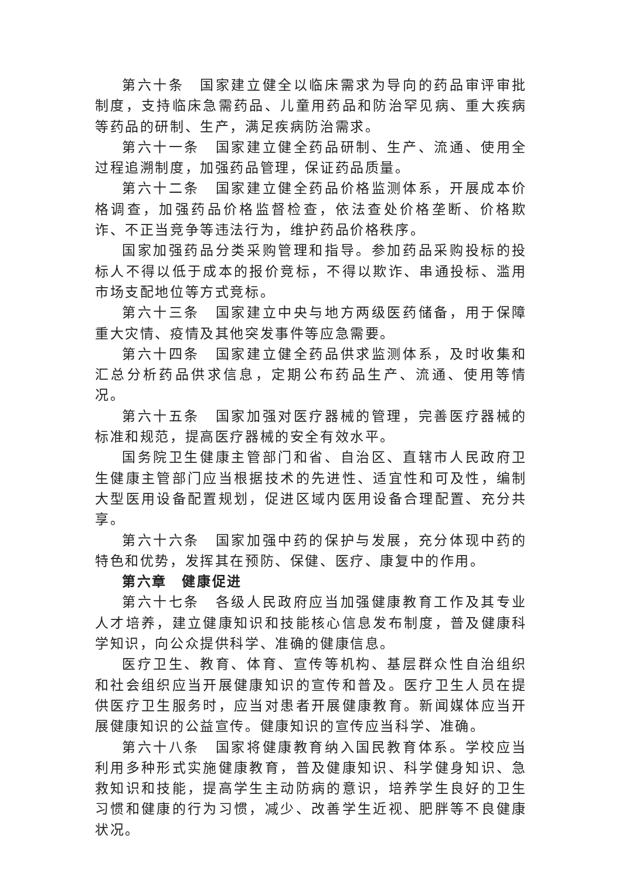第六十条　国家建立健全以临床需求为导向的药品审评审批制度，支持临床急需药品、儿童用药品和防治罕见病、重大疾病等药品的研制、生产，满足疾病防治需求。
第六十一条　国家建立健全药品研制、生产、流通、使用全过程追溯制度，加强药品管理，保证药品质量。
第六十二条　国家建立健全药品价格监测体系，开展成本价格调查，加强药品价格监督检查，依法查处价格垄断、价格欺诈、不正当竞争等违法行为，维护药品价格秩序。
国家加强药品分类采购管理和指导。参加药品采购投标的投标人不得以低于成本的报价竞标，不得以欺诈、串通投标、滥用市场支配地位等方式竞标。
第六十三条　国家建立中央与地方两级医药储备，用于保障重大灾情、疫情及其他突发事件等应急需要。
第六十四条　国家建立健全药品供求监测体系，及时收集和汇总分析药品供求信息，定期公布药品生产、流通、使用等情况。
第六十五条　国家加强对医疗器械的管理，完善医疗器械的标准和规范，提高医疗器械的安全有效水平。
国务院卫生健康主管部门和省、自治区、直辖市人民政府卫生健康主管部门应当根据技术的先进性、适宜性和可及性，编制大型医用设备配置规划，促进区域内医用设备合理配置、充分共享。
第六十六条　国家加强中药的保护与发展，充分体现中药的特色和优势，发挥其在预防、保健、医疗、康复中的作用。
第六章　健康促进
第六十七条　各级人民政府应当加强健康教育工作及其专业人才培养，建立健康知识和技能核心信息发布制度，普及健康科学知识，向公众提供科学、准确的健康信息。
医疗卫生、教育、体育、宣传等机构、基层群众性自治组织和社会组织应当开展健康知识的宣传和普及。医疗卫生人员在提供医疗卫生服务时，应当对患者开展健康教育。新闻媒体应当开展健康知识的公益宣传。健康知识的宣传应当科学、准确。
第六十八条　国家将健康教育纳入国民教育体系。学校应当利用多种形式实施健康教育，普及健康知识、科学健身知识、急救知识和技能，提高学生主动防病的意识，培养学生良好的卫生习惯和健康的行为习惯，减少、改善学生近视、肥胖等不良健康状况。